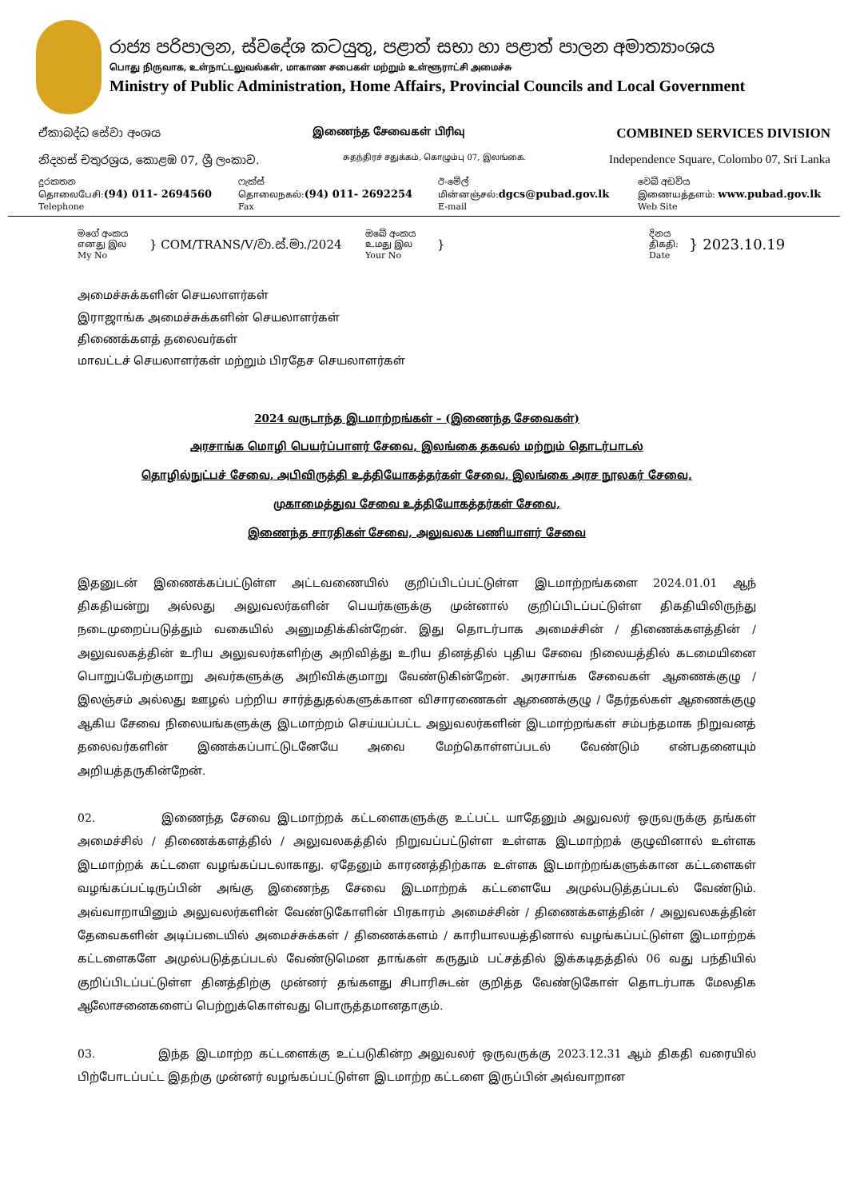රාජ්‍ය පරිපාලන, ස්වදේශ කටයුතු, පළාත් සභා හා පළාත් පාලන අමාත්‍යාංශය
பொது நிருவாக, உள்நாட்டலுவல்கள், மாகாண சபைகள் மற்றும் உள்ளூராட்சி அமைச்சு
Ministry of Public Administration, Home Affairs, Provincial Councils and Local Government
ඒකාබද්ධ සේවා අංශය இணைந்த சேவைகள் பிரிவு COMBINED SERVICES DIVISION
නිදහස් චතුරශ්‍රය, කොළඹ 07, ශ්‍රී ලංකාව. சுதந்திரச் சதுக்கம், கொழும்பு 07, இலங்கை. Independence Square, Colombo 07, Sri Lanka
දුරකතන
தொலைபேசி:(94) 011- 2694560
Telephone
ෆැක්ස්
தொலைநகல்:(94) 011- 2692254
Fax
ඊ-මේල්
மின்னஞ்சல்:dgcs@pubad.gov.lk
E-mail
වෙබ් අඩවිය
இணையத்தளம்: www.pubad.gov.lk
Web Site
මගේ අංකය
எனது இல
My No
} COM/TRANS/V/වා.ස්.මා./2024
ඔබේ අංකය
உமது இல
Your No
}
දිනය
திகதி:
Date
} 2023.10.19
அமைச்சுக்களின் செயலாளர்கள்
இராஜாங்க அமைச்சுக்களின் செயலாளர்கள்
திணைக்களத் தலைவர்கள்
மாவட்டச் செயலாளர்கள் மற்றும் பிரதேச செயலாளர்கள்
2024 வருடாந்த இடமாற்றங்கள் – (இணைந்த சேவைகள்)
அரசாங்க மொழி பெயர்ப்பாளர் சேவை, இலங்கை தகவல் மற்றும் தொடர்பாடல்
தொழில்நுட்பச் சேவை, அபிவிருத்தி உத்தியோகத்தர்கள் சேவை, இலங்கை அரச நூலகர் சேவை,
முகாமைத்துவ சேவை உத்தியோகத்தர்கள் சேவை,
இணைந்த சாரதிகள் சேவை, அலுவலக பணியாளர் சேவை
இதனுடன் இணைக்கப்பட்டுள்ள அட்டவணையில் குறிப்பிடப்பட்டுள்ள இடமாற்றங்களை 2024.01.01 ஆந் திகதியன்று அல்லது அலுவலர்களின் பெயர்களுக்கு முன்னால் குறிப்பிடப்பட்டுள்ள திகதியிலிருந்து நடைமுறைப்படுத்தும் வகையில் அனுமதிக்கின்றேன். இது தொடர்பாக அமைச்சின் / திணைக்களத்தின் / அலுவலகத்தின் உரிய அலுவலர்களிற்கு அறிவித்து உரிய தினத்தில் புதிய சேவை நிலையத்தில் கடமையினை பொறுப்பேற்குமாறு அவர்களுக்கு அறிவிக்குமாறு வேண்டுகின்றேன். அரசாங்க சேவைகள் ஆணைக்குழு / இலஞ்சம் அல்லது ஊழல் பற்றிய சார்த்துதல்களுக்கான விசாரணைகள் ஆணைக்குழு / தேர்தல்கள் ஆணைக்குழு ஆகிய சேவை நிலையங்களுக்கு இடமாற்றம் செய்யப்பட்ட அலுவலர்களின் இடமாற்றங்கள் சம்பந்தமாக நிறுவனத் தலைவர்களின் இணக்கப்பாட்டுடனேயே அவை மேற்கொள்ளப்படல் வேண்டும் என்பதனையும் அறியத்தருகின்றேன்.
02. இணைந்த சேவை இடமாற்றக் கட்டளைகளுக்கு உட்பட்ட யாதேனும் அலுவலர் ஒருவருக்கு தங்கள் அமைச்சில் / திணைக்களத்தில் / அலுவலகத்தில் நிறுவப்பட்டுள்ள உள்ளக இடமாற்றக் குழுவினால் உள்ளக இடமாற்றக் கட்டளை வழங்கப்படலாகாது. ஏதேனும் காரணத்திற்காக உள்ளக இடமாற்றங்களுக்கான கட்டளைகள் வழங்கப்பட்டிருப்பின் அங்கு இணைந்த சேவை இடமாற்றக் கட்டளையே அமுல்படுத்தப்படல் வேண்டும். அவ்வாறாயினும் அலுவலர்களின் வேண்டுகோளின் பிரகாரம் அமைச்சின் / திணைக்களத்தின் / அலுவலகத்தின் தேவைகளின் அடிப்படையில் அமைச்சுக்கள் / திணைக்களம் / காரியாலயத்தினால் வழங்கப்பட்டுள்ள இடமாற்றக் கட்டளைகளே அமுல்படுத்தப்படல் வேண்டுமென தாங்கள் கருதும் பட்சத்தில் இக்கடிதத்தில் 06 வது பந்தியில் குறிப்பிடப்பட்டுள்ள தினத்திற்கு முன்னர் தங்களது சிபாரிசுடன் குறித்த வேண்டுகோள் தொடர்பாக மேலதிக ஆலோசனைகளைப் பெற்றுக்கொள்வது பொருத்தமானதாகும்.
03. இந்த இடமாற்ற கட்டளைக்கு உட்படுகின்ற அலுவலர் ஒருவருக்கு 2023.12.31 ஆம் திகதி வரையில் பிற்போடப்பட்ட இதற்கு முன்னர் வழங்கப்பட்டுள்ள இடமாற்ற கட்டளை இருப்பின் அவ்வாறான